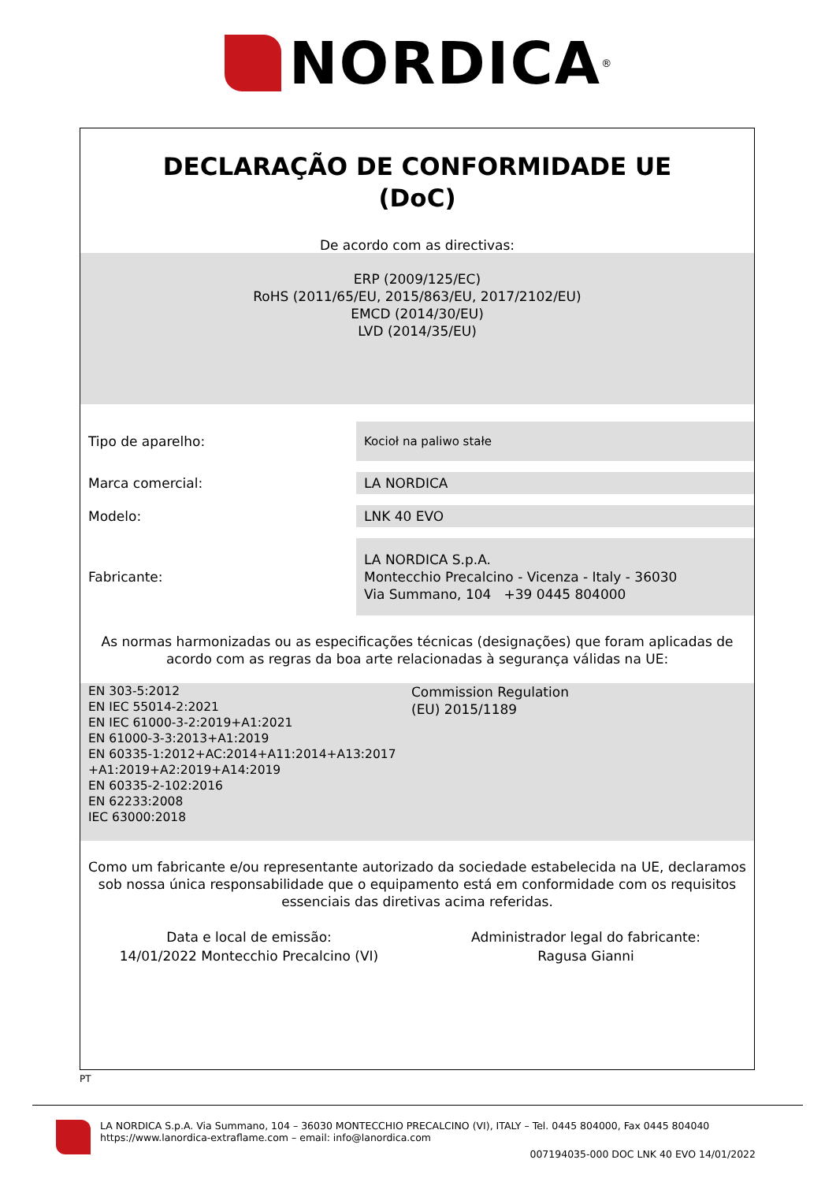NORDICA<sup>®</sup>
DECLARAÇÃO DE CONFORMIDADE UE
(DoC)
De acordo com as directivas:
ERP (2009/125/EC)
RoHS (2011/65/EU, 2015/863/EU, 2017/2102/EU)
EMCD (2014/30/EU)
LVD (2014/35/EU)
Tipo de aparelho:
Kocioł na paliwo stałe
Marca comercial:
LA NORDICA
Modelo:
LNK 40 EVO
Fabricante:
LA NORDICA S.p.A.
Montecchio Precalcino - Vicenza - Italy - 36030
Via Summano, 104 +39 0445 804000
As normas harmonizadas ou as especificações técnicas (designações) que foram aplicadas de
acordo com as regras da boa arte relacionadas à segurança válidas na UE:
EN 303-5:2012
EN IEC 55014-2:2021
EN IEC 61000-3-2:2019+A1:2021
EN 61000-3-3:2013+A1:2019
EN 60335-1:2012+AC:2014+A11:2014+A13:2017
+A1:2019+A2:2019+A14:2019
EN 60335-2-102:2016
EN 62233:2008
IEC 63000:2018
Commission Regulation
(EU) 2015/1189
Como um fabricante e/ou representante autorizado da sociedade estabelecida na UE, declaramos
sob nossa única responsabilidade que o equipamento está em conformidade com os requisitos
essenciais das diretivas acima referidas.
Data e local de emissão:
14/01/2022 Montecchio Precalcino (VI)
Administrador legal do fabricante:
Ragusa Gianni
PT
LA NORDICA S.p.A. Via Summano, 104 – 36030 MONTECCHIO PRECALCINO (VI), ITALY – Tel. 0445 804000, Fax 0445 804040
https://www.lanordica-extraflame.com – email: info@lanordica.com
007194035-000 DOC LNK 40 EVO 14/01/2022